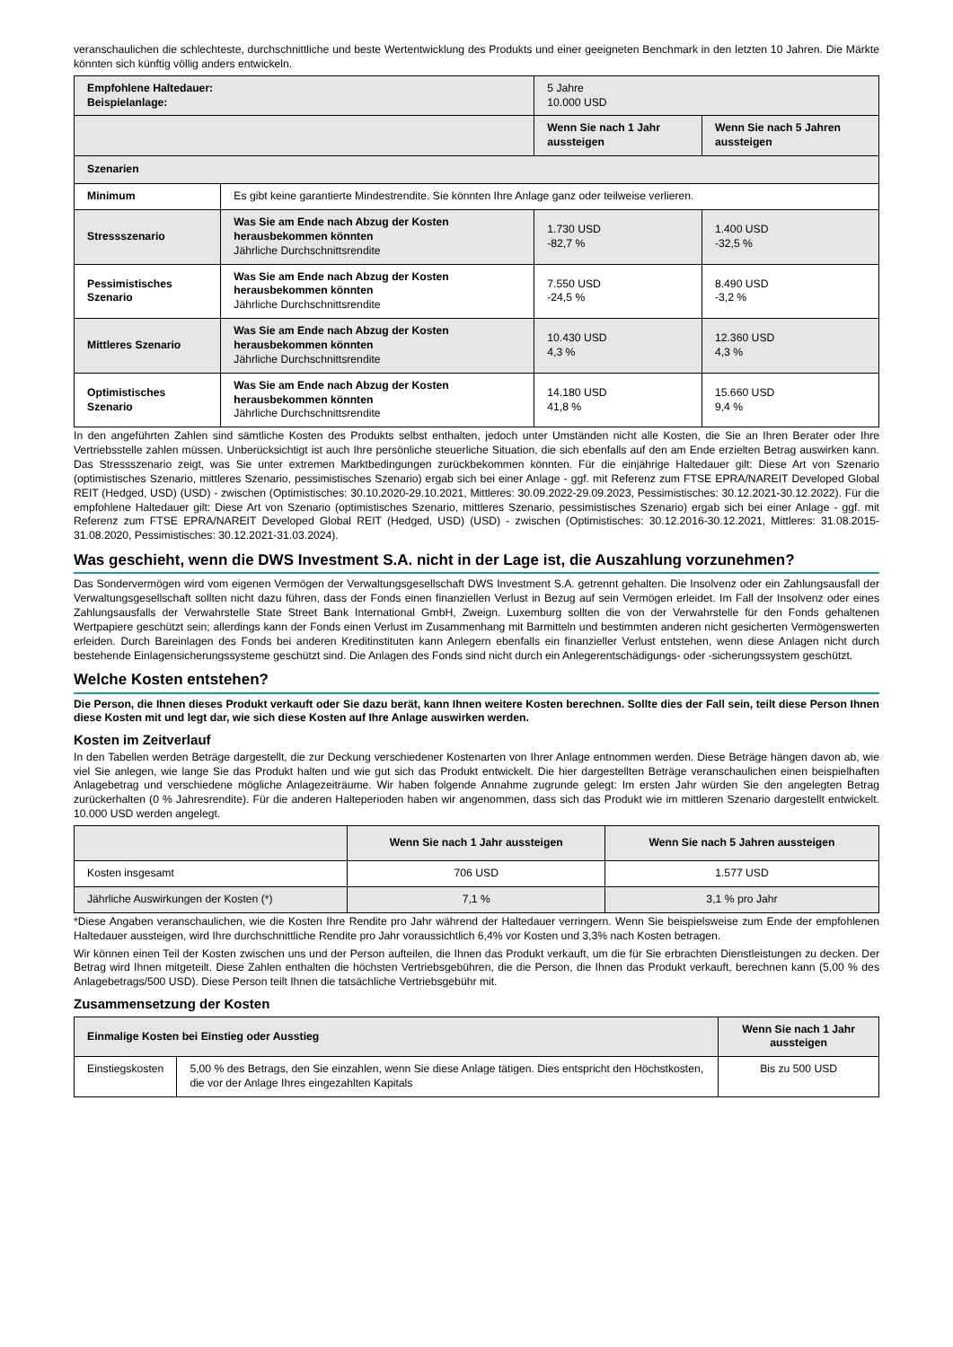veranschaulichen die schlechteste, durchschnittliche und beste Wertentwicklung des Produkts und einer geeigneten Benchmark in den letzten 10 Jahren. Die Märkte könnten sich künftig völlig anders entwickeln.
| Empfohlene Haltedauer: Beispielanlage: | | 5 Jahre 10.000 USD | |
| | | Wenn Sie nach 1 Jahr aussteigen | Wenn Sie nach 5 Jahren aussteigen |
| Szenarien | | | |
| Minimum | Es gibt keine garantierte Mindestrendite. Sie könnten Ihre Anlage ganz oder teilweise verlieren. | | |
| Stressszenario | Was Sie am Ende nach Abzug der Kosten herausbekommen könnten Jährliche Durchschnittsrendite | 1.730 USD -82,7 % | 1.400 USD -32,5 % |
| Pessimistisches Szenario | Was Sie am Ende nach Abzug der Kosten herausbekommen könnten Jährliche Durchschnittsrendite | 7.550 USD -24,5 % | 8.490 USD -3,2 % |
| Mittleres Szenario | Was Sie am Ende nach Abzug der Kosten herausbekommen könnten Jährliche Durchschnittsrendite | 10.430 USD 4,3 % | 12.360 USD 4,3 % |
| Optimistisches Szenario | Was Sie am Ende nach Abzug der Kosten herausbekommen könnten Jährliche Durchschnittsrendite | 14.180 USD 41,8 % | 15.660 USD 9,4 % |
In den angeführten Zahlen sind sämtliche Kosten des Produkts selbst enthalten, jedoch unter Umständen nicht alle Kosten, die Sie an Ihren Berater oder Ihre Vertriebsstelle zahlen müssen. Unberücksichtigt ist auch Ihre persönliche steuerliche Situation, die sich ebenfalls auf den am Ende erzielten Betrag auswirken kann. Das Stressszenario zeigt, was Sie unter extremen Marktbedingungen zurückbekommen könnten. Für die einjährige Haltedauer gilt: Diese Art von Szenario (optimistisches Szenario, mittleres Szenario, pessimistisches Szenario) ergab sich bei einer Anlage - ggf. mit Referenz zum FTSE EPRA/NAREIT Developed Global REIT (Hedged, USD) (USD) - zwischen (Optimistisches: 30.10.2020-29.10.2021, Mittleres: 30.09.2022-29.09.2023, Pessimistisches: 30.12.2021-30.12.2022). Für die empfohlene Haltedauer gilt: Diese Art von Szenario (optimistisches Szenario, mittleres Szenario, pessimistisches Szenario) ergab sich bei einer Anlage - ggf. mit Referenz zum FTSE EPRA/NAREIT Developed Global REIT (Hedged, USD) (USD) - zwischen (Optimistisches: 30.12.2016-30.12.2021, Mittleres: 31.08.2015-31.08.2020, Pessimistisches: 30.12.2021-31.03.2024).
Was geschieht, wenn die DWS Investment S.A. nicht in der Lage ist, die Auszahlung vorzunehmen?
Das Sondervermögen wird vom eigenen Vermögen der Verwaltungsgesellschaft DWS Investment S.A. getrennt gehalten. Die Insolvenz oder ein Zahlungsausfall der Verwaltungsgesellschaft sollten nicht dazu führen, dass der Fonds einen finanziellen Verlust in Bezug auf sein Vermögen erleidet. Im Fall der Insolvenz oder eines Zahlungsausfalls der Verwahrstelle State Street Bank International GmbH, Zweign. Luxemburg sollten die von der Verwahrstelle für den Fonds gehaltenen Wertpapiere geschützt sein; allerdings kann der Fonds einen Verlust im Zusammenhang mit Barmitteln und bestimmten anderen nicht gesicherten Vermögenswerten erleiden. Durch Bareinlagen des Fonds bei anderen Kreditinstituten kann Anlegern ebenfalls ein finanzieller Verlust entstehen, wenn diese Anlagen nicht durch bestehende Einlagensicherungssysteme geschützt sind. Die Anlagen des Fonds sind nicht durch ein Anlegerentschädigungs- oder -sicherungssystem geschützt.
Welche Kosten entstehen?
Die Person, die Ihnen dieses Produkt verkauft oder Sie dazu berät, kann Ihnen weitere Kosten berechnen. Sollte dies der Fall sein, teilt diese Person Ihnen diese Kosten mit und legt dar, wie sich diese Kosten auf Ihre Anlage auswirken werden.
Kosten im Zeitverlauf
In den Tabellen werden Beträge dargestellt, die zur Deckung verschiedener Kostenarten von Ihrer Anlage entnommen werden. Diese Beträge hängen davon ab, wie viel Sie anlegen, wie lange Sie das Produkt halten und wie gut sich das Produkt entwickelt. Die hier dargestellten Beträge veranschaulichen einen beispielhaften Anlagebetrag und verschiedene mögliche Anlagezeiträume. Wir haben folgende Annahme zugrunde gelegt: Im ersten Jahr würden Sie den angelegten Betrag zurückerhalten (0 % Jahresrendite). Für die anderen Halteperioden haben wir angenommen, dass sich das Produkt wie im mittleren Szenario dargestellt entwickelt. 10.000 USD werden angelegt.
| | Wenn Sie nach 1 Jahr aussteigen | Wenn Sie nach 5 Jahren aussteigen |
| Kosten insgesamt | 706 USD | 1.577 USD |
| Jährliche Auswirkungen der Kosten (*) | 7,1 % | 3,1 % pro Jahr |
*Diese Angaben veranschaulichen, wie die Kosten Ihre Rendite pro Jahr während der Haltedauer verringern. Wenn Sie beispielsweise zum Ende der empfohlenen Haltedauer aussteigen, wird Ihre durchschnittliche Rendite pro Jahr voraussichtlich 6,4% vor Kosten und 3,3% nach Kosten betragen.
Wir können einen Teil der Kosten zwischen uns und der Person aufteilen, die Ihnen das Produkt verkauft, um die für Sie erbrachten Dienstleistungen zu decken. Der Betrag wird Ihnen mitgeteilt. Diese Zahlen enthalten die höchsten Vertriebsgebühren, die die Person, die Ihnen das Produkt verkauft, berechnen kann (5,00 % des Anlagebetrags/500 USD). Diese Person teilt Ihnen die tatsächliche Vertriebsgebühr mit.
Zusammensetzung der Kosten
| Einmalige Kosten bei Einstieg oder Ausstieg | | Wenn Sie nach 1 Jahr aussteigen |
| --- | --- | --- |
| Einstiegskosten | 5,00 % des Betrags, den Sie einzahlen, wenn Sie diese Anlage tätigen. Dies entspricht den Höchstkosten, die vor der Anlage Ihres eingezahlten Kapitals | Bis zu 500 USD |